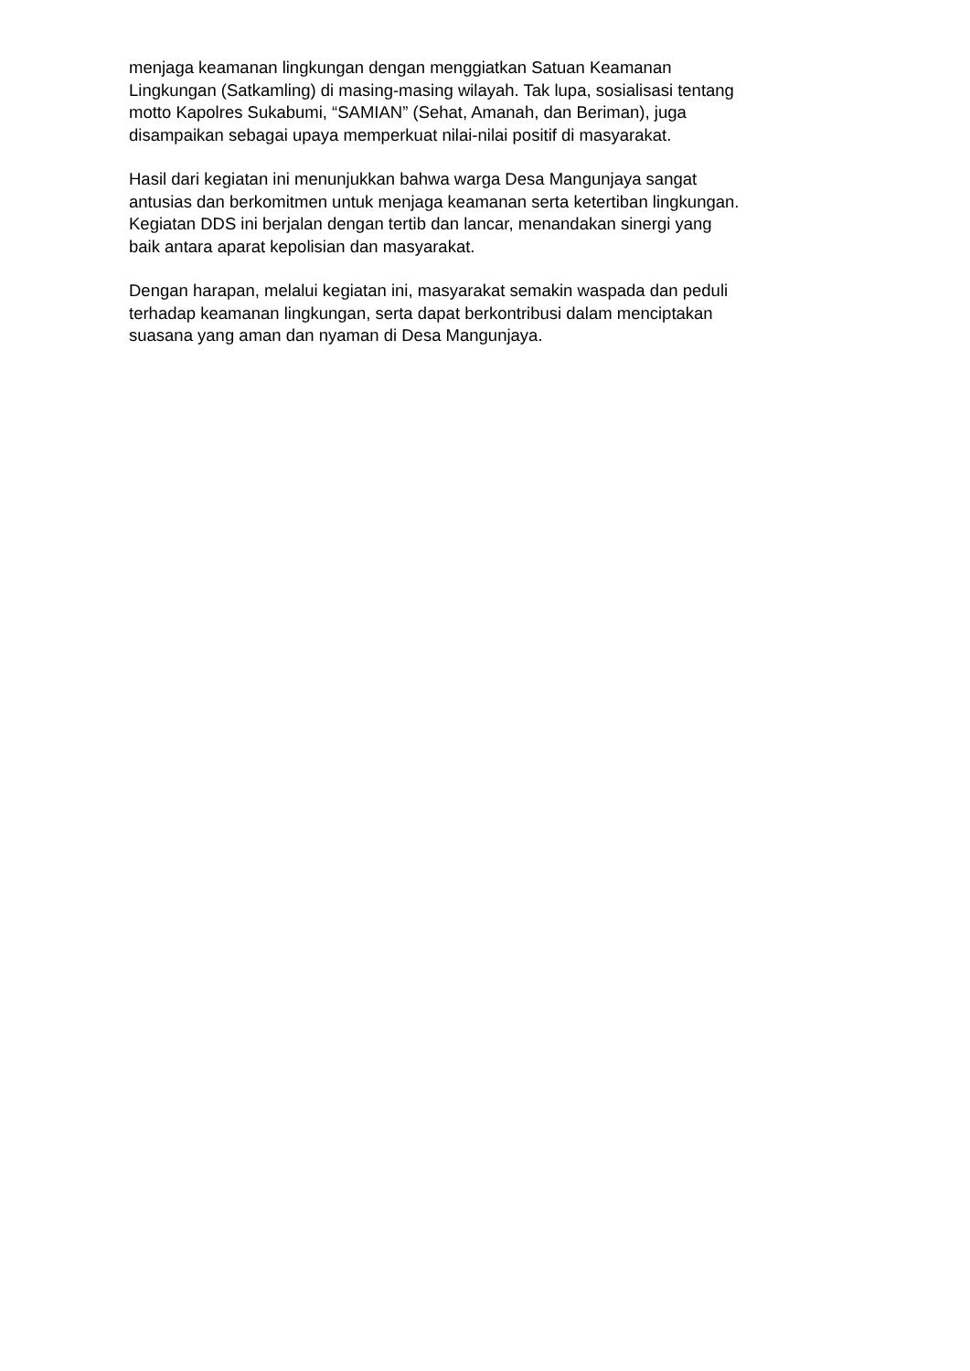menjaga keamanan lingkungan dengan menggiatkan Satuan Keamanan
Lingkungan (Satkamling) di masing-masing wilayah. Tak lupa, sosialisasi tentang
motto Kapolres Sukabumi, “SAMIAN” (Sehat, Amanah, dan Beriman), juga
disampaikan sebagai upaya memperkuat nilai-nilai positif di masyarakat.
Hasil dari kegiatan ini menunjukkan bahwa warga Desa Mangunjaya sangat
antusias dan berkomitmen untuk menjaga keamanan serta ketertiban lingkungan.
Kegiatan DDS ini berjalan dengan tertib dan lancar, menandakan sinergi yang
baik antara aparat kepolisian dan masyarakat.
Dengan harapan, melalui kegiatan ini, masyarakat semakin waspada dan peduli
terhadap keamanan lingkungan, serta dapat berkontribusi dalam menciptakan
suasana yang aman dan nyaman di Desa Mangunjaya.